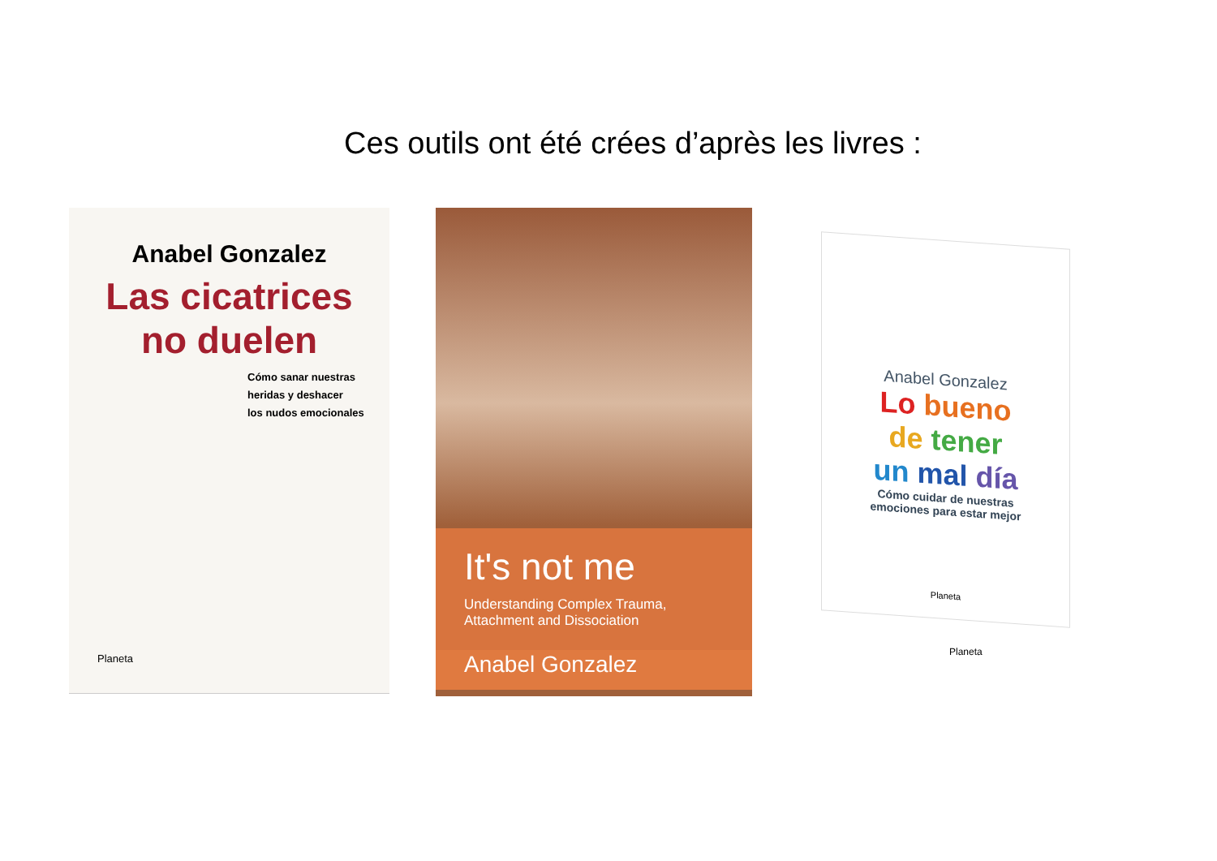Ces outils ont été crées d’après les livres :
Anabel Gonzalez
Las cicatrices
no duelen
Cómo sanar nuestras
heridas y deshacer
los nudos emocionales
Planeta
It's not me
Understanding Complex Trauma,
Attachment and Dissociation
Anabel Gonzalez
Anabel Gonzalez
Lo bueno
de tener
un mal día
Cómo cuidar de nuestras
emociones para estar mejor
Planeta
Planeta